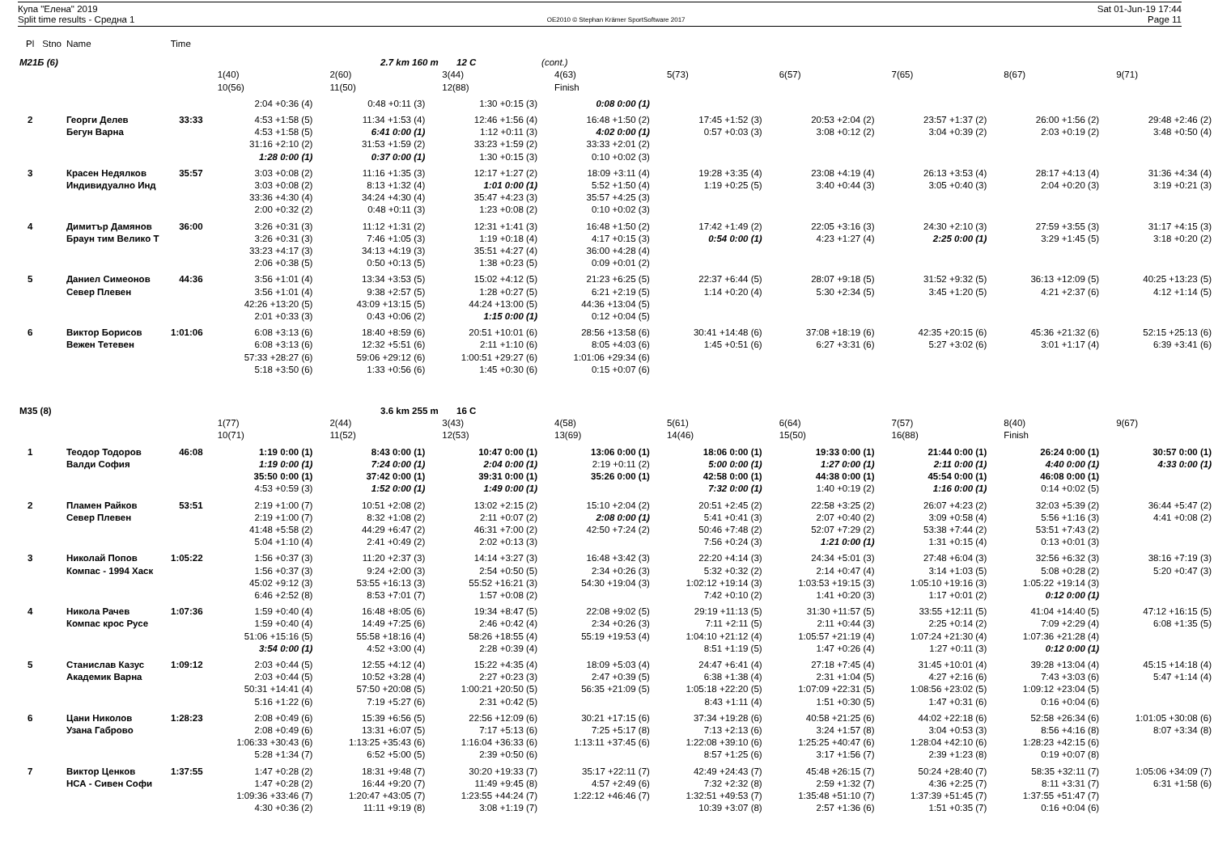Купа "Елена" 2019
Split time results - Средна 1
OE2010 © Stephan Krämer SportSoftware 2017
Sat 01-Jun-19 17:44
Page 11
| Pl | Stno | Name | Time | | | | | | | | | |
| M21Б (6) | | | | | 2.7 km 160 m 12 C | | (cont.) | | | | | |
| | | | | 1(40) | 2(60) | 3(44) | 4(63) | 5(73) | 6(57) | 7(65) | 8(67) | 9(71) |
| | | | | 10(56) | 11(50) | 12(88) | Finish | | | | | |
| | | | | 2:04 +0:36 (4) | 0:48 +0:11 (3) | 1:30 +0:15 (3) | 0:08 0:00 (1) | | | | | |
| 2 | | Георги Делев | 33:33 | 4:53 +1:58 (5) | 11:34 +1:53 (4) | 12:46 +1:56 (4) | 16:48 +1:50 (2) | 17:45 +1:52 (3) | 20:53 +2:04 (2) | 23:57 +1:37 (2) | 26:00 +1:56 (2) | 29:48 +2:46 (2) |
| | | Бегун Варна | | 4:53 +1:58 (5) | 6:41 0:00 (1) | 1:12 +0:11 (3) | 4:02 0:00 (1) | 0:57 +0:03 (3) | 3:08 +0:12 (2) | 3:04 +0:39 (2) | 2:03 +0:19 (2) | 3:48 +0:50 (4) |
| | | | | 31:16 +2:10 (2) | 31:53 +1:59 (2) | 33:23 +1:59 (2) | 33:33 +2:01 (2) | | | | | |
| | | | | 1:28 0:00 (1) | 0:37 0:00 (1) | 1:30 +0:15 (3) | 0:10 +0:02 (3) | | | | | |
| 3 | | Красен Недялков | 35:57 | 3:03 +0:08 (2) | 11:16 +1:35 (3) | 12:17 +1:27 (2) | 18:09 +3:11 (4) | 19:28 +3:35 (4) | 23:08 +4:19 (4) | 26:13 +3:53 (4) | 28:17 +4:13 (4) | 31:36 +4:34 (4) |
| | | Индивидуално Инд | | 3:03 +0:08 (2) | 8:13 +1:32 (4) | 1:01 0:00 (1) | 5:52 +1:50 (4) | 1:19 +0:25 (5) | 3:40 +0:44 (3) | 3:05 +0:40 (3) | 2:04 +0:20 (3) | 3:19 +0:21 (3) |
| | | | | 33:36 +4:30 (4) | 34:24 +4:30 (4) | 35:47 +4:23 (3) | 35:57 +4:25 (3) | | | | | |
| | | | | 2:00 +0:32 (2) | 0:48 +0:11 (3) | 1:23 +0:08 (2) | 0:10 +0:02 (3) | | | | | |
| 4 | | Димитър Дамянов | 36:00 | 3:26 +0:31 (3) | 11:12 +1:31 (2) | 12:31 +1:41 (3) | 16:48 +1:50 (2) | 17:42 +1:49 (2) | 22:05 +3:16 (3) | 24:30 +2:10 (3) | 27:59 +3:55 (3) | 31:17 +4:15 (3) |
| | | Браун тим Велико Т | | 3:26 +0:31 (3) | 7:46 +1:05 (3) | 1:19 +0:18 (4) | 4:17 +0:15 (3) | 0:54 0:00 (1) | 4:23 +1:27 (4) | 2:25 0:00 (1) | 3:29 +1:45 (5) | 3:18 +0:20 (2) |
| | | | | 33:23 +4:17 (3) | 34:13 +4:19 (3) | 35:51 +4:27 (4) | 36:00 +4:28 (4) | | | | | |
| | | | | 2:06 +0:38 (5) | 0:50 +0:13 (5) | 1:38 +0:23 (5) | 0:09 +0:01 (2) | | | | | |
| 5 | | Даниел Симеонов | 44:36 | 3:56 +1:01 (4) | 13:34 +3:53 (5) | 15:02 +4:12 (5) | 21:23 +6:25 (5) | 22:37 +6:44 (5) | 28:07 +9:18 (5) | 31:52 +9:32 (5) | 36:13 +12:09 (5) | 40:25 +13:23 (5) |
| | | Север Плевен | | 3:56 +1:01 (4) | 9:38 +2:57 (5) | 1:28 +0:27 (5) | 6:21 +2:19 (5) | 1:14 +0:20 (4) | 5:30 +2:34 (5) | 3:45 +1:20 (5) | 4:21 +2:37 (6) | 4:12 +1:14 (5) |
| | | | | 42:26 +13:20 (5) | 43:09 +13:15 (5) | 44:24 +13:00 (5) | 44:36 +13:04 (5) | | | | | |
| | | | | 2:01 +0:33 (3) | 0:43 +0:06 (2) | 1:15 0:00 (1) | 0:12 +0:04 (5) | | | | | |
| 6 | | Виктор Борисов | 1:01:06 | 6:08 +3:13 (6) | 18:40 +8:59 (6) | 20:51 +10:01 (6) | 28:56 +13:58 (6) | 30:41 +14:48 (6) | 37:08 +18:19 (6) | 42:35 +20:15 (6) | 45:36 +21:32 (6) | 52:15 +25:13 (6) |
| | | Вежен Тетевен | | 6:08 +3:13 (6) | 12:32 +5:51 (6) | 2:11 +1:10 (6) | 8:05 +4:03 (6) | 1:45 +0:51 (6) | 6:27 +3:31 (6) | 5:27 +3:02 (6) | 3:01 +1:17 (4) | 6:39 +3:41 (6) |
| | | | | 57:33 +28:27 (6) | 59:06 +29:12 (6) | 1:00:51 +29:27 (6) | 1:01:06 +29:34 (6) | | | | | |
| | | | | 5:18 +3:50 (6) | 1:33 +0:56 (6) | 1:45 +0:30 (6) | 0:15 +0:07 (6) | | | | | |
| M35 (8) | | | | | 3.6 km 255 m 16 C | | | | | | | |
| | | | | 1(77) | 2(44) | 3(43) | 4(58) | 5(61) | 6(64) | 7(57) | 8(40) | 9(67) |
| | | | | 10(71) | 11(52) | 12(53) | 13(69) | 14(46) | 15(50) | 16(88) | Finish | |
| 1 | | Теодор Тодоров | 46:08 | 1:19 0:00 (1) | 8:43 0:00 (1) | 10:47 0:00 (1) | 13:06 0:00 (1) | 18:06 0:00 (1) | 19:33 0:00 (1) | 21:44 0:00 (1) | 26:24 0:00 (1) | 30:57 0:00 (1) |
| | | Валди София | | 1:19 0:00 (1) | 7:24 0:00 (1) | 2:04 0:00 (1) | 2:19 +0:11 (2) | 5:00 0:00 (1) | 1:27 0:00 (1) | 2:11 0:00 (1) | 4:40 0:00 (1) | 4:33 0:00 (1) |
| | | | | 35:50 0:00 (1) | 37:42 0:00 (1) | 39:31 0:00 (1) | 35:26 0:00 (1) | 42:58 0:00 (1) | 44:38 0:00 (1) | 45:54 0:00 (1) | 46:08 0:00 (1) | |
| | | | | 4:53 +0:59 (3) | 1:52 0:00 (1) | 1:49 0:00 (1) | | 7:32 0:00 (1) | 1:40 +0:19 (2) | 1:16 0:00 (1) | 0:14 +0:02 (5) | |
| 2 | | Пламен Райков | 53:51 | 2:19 +1:00 (7) | 10:51 +2:08 (2) | 13:02 +2:15 (2) | 15:10 +2:04 (2) | 20:51 +2:45 (2) | 22:58 +3:25 (2) | 26:07 +4:23 (2) | 32:03 +5:39 (2) | 36:44 +5:47 (2) |
| | | Север Плевен | | 2:19 +1:00 (7) | 8:32 +1:08 (2) | 2:11 +0:07 (2) | 2:08 0:00 (1) | 5:41 +0:41 (3) | 2:07 +0:40 (2) | 3:09 +0:58 (4) | 5:56 +1:16 (3) | 4:41 +0:08 (2) |
| | | | | 41:48 +5:58 (2) | 44:29 +6:47 (2) | 46:31 +7:00 (2) | 42:50 +7:24 (2) | 50:46 +7:48 (2) | 52:07 +7:29 (2) | 53:38 +7:44 (2) | 53:51 +7:43 (2) | |
| | | | | 5:04 +1:10 (4) | 2:41 +0:49 (2) | 2:02 +0:13 (3) | | 7:56 +0:24 (3) | 1:21 0:00 (1) | 1:31 +0:15 (4) | 0:13 +0:01 (3) | |
| 3 | | Николай Попов | 1:05:22 | 1:56 +0:37 (3) | 11:20 +2:37 (3) | 14:14 +3:27 (3) | 16:48 +3:42 (3) | 22:20 +4:14 (3) | 24:34 +5:01 (3) | 27:48 +6:04 (3) | 32:56 +6:32 (3) | 38:16 +7:19 (3) |
| | | Компас - 1994 Хаск | | 1:56 +0:37 (3) | 9:24 +2:00 (3) | 2:54 +0:50 (5) | 2:34 +0:26 (3) | 5:32 +0:32 (2) | 2:14 +0:47 (4) | 3:14 +1:03 (5) | 5:08 +0:28 (2) | 5:20 +0:47 (3) |
| | | | | 45:02 +9:12 (3) | 53:55 +16:13 (3) | 55:52 +16:21 (3) | 54:30 +19:04 (3) | 1:02:12 +19:14 (3) | 1:03:53 +19:15 (3) | 1:05:10 +19:16 (3) | 1:05:22 +19:14 (3) | |
| | | | | 6:46 +2:52 (8) | 8:53 +7:01 (7) | 1:57 +0:08 (2) | | 7:42 +0:10 (2) | 1:41 +0:20 (3) | 1:17 +0:01 (2) | 0:12 0:00 (1) | |
| 4 | | Никола Рачев | 1:07:36 | 1:59 +0:40 (4) | 16:48 +8:05 (6) | 19:34 +8:47 (5) | 22:08 +9:02 (5) | 29:19 +11:13 (5) | 31:30 +11:57 (5) | 33:55 +12:11 (5) | 41:04 +14:40 (5) | 47:12 +16:15 (5) |
| | | Компас крос Русе | | 1:59 +0:40 (4) | 14:49 +7:25 (6) | 2:46 +0:42 (4) | 2:34 +0:26 (3) | 7:11 +2:11 (5) | 2:11 +0:44 (3) | 2:25 +0:14 (2) | 7:09 +2:29 (4) | 6:08 +1:35 (5) |
| | | | | 51:06 +15:16 (5) | 55:58 +18:16 (4) | 58:26 +18:55 (4) | 55:19 +19:53 (4) | 1:04:10 +21:12 (4) | 1:05:57 +21:19 (4) | 1:07:24 +21:30 (4) | 1:07:36 +21:28 (4) | |
| | | | | 3:54 0:00 (1) | 4:52 +3:00 (4) | 2:28 +0:39 (4) | | 8:51 +1:19 (5) | 1:47 +0:26 (4) | 1:27 +0:11 (3) | 0:12 0:00 (1) | |
| 5 | | Станислав Казус | 1:09:12 | 2:03 +0:44 (5) | 12:55 +4:12 (4) | 15:22 +4:35 (4) | 18:09 +5:03 (4) | 24:47 +6:41 (4) | 27:18 +7:45 (4) | 31:45 +10:01 (4) | 39:28 +13:04 (4) | 45:15 +14:18 (4) |
| | | Академик Варна | | 2:03 +0:44 (5) | 10:52 +3:28 (4) | 2:27 +0:23 (3) | 2:47 +0:39 (5) | 6:38 +1:38 (4) | 2:31 +1:04 (5) | 4:27 +2:16 (6) | 7:43 +3:03 (6) | 5:47 +1:14 (4) |
| | | | | 50:31 +14:41 (4) | 57:50 +20:08 (5) | 1:00:21 +20:50 (5) | 56:35 +21:09 (5) | 1:05:18 +22:20 (5) | 1:07:09 +22:31 (5) | 1:08:56 +23:02 (5) | 1:09:12 +23:04 (5) | |
| | | | | 5:16 +1:22 (6) | 7:19 +5:27 (6) | 2:31 +0:42 (5) | | 8:43 +1:11 (4) | 1:51 +0:30 (5) | 1:47 +0:31 (6) | 0:16 +0:04 (6) | |
| 6 | | Цани Николов | 1:28:23 | 2:08 +0:49 (6) | 15:39 +6:56 (5) | 22:56 +12:09 (6) | 30:21 +17:15 (6) | 37:34 +19:28 (6) | 40:58 +21:25 (6) | 44:02 +22:18 (6) | 52:58 +26:34 (6) | 1:01:05 +30:08 (6) |
| | | Узана Габрово | | 2:08 +0:49 (6) | 13:31 +6:07 (5) | 7:17 +5:13 (6) | 7:25 +5:17 (8) | 7:13 +2:13 (6) | 3:24 +1:57 (8) | 3:04 +0:53 (3) | 8:56 +4:16 (8) | 8:07 +3:34 (8) |
| | | | | 1:06:33 +30:43 (6) | 1:13:25 +35:43 (6) | 1:16:04 +36:33 (6) | 1:13:11 +37:45 (6) | 1:22:08 +39:10 (6) | 1:25:25 +40:47 (6) | 1:28:04 +42:10 (6) | 1:28:23 +42:15 (6) | |
| | | | | 5:28 +1:34 (7) | 6:52 +5:00 (5) | 2:39 +0:50 (6) | | 8:57 +1:25 (6) | 3:17 +1:56 (7) | 2:39 +1:23 (8) | 0:19 +0:07 (8) | |
| 7 | | Виктор Ценков | 1:37:55 | 1:47 +0:28 (2) | 18:31 +9:48 (7) | 30:20 +19:33 (7) | 35:17 +22:11 (7) | 42:49 +24:43 (7) | 45:48 +26:15 (7) | 50:24 +28:40 (7) | 58:35 +32:11 (7) | 1:05:06 +34:09 (7) |
| | | НСА - Сивен Софи | | 1:47 +0:28 (2) | 16:44 +9:20 (7) | 11:49 +9:45 (8) | 4:57 +2:49 (6) | 7:32 +2:32 (8) | 2:59 +1:32 (7) | 4:36 +2:25 (7) | 8:11 +3:31 (7) | 6:31 +1:58 (6) |
| | | | | 1:09:36 +33:46 (7) | 1:20:47 +43:05 (7) | 1:23:55 +44:24 (7) | 1:22:12 +46:46 (7) | 1:32:51 +49:53 (7) | 1:35:48 +51:10 (7) | 1:37:39 +51:45 (7) | 1:37:55 +51:47 (7) | |
| | | | | 4:30 +0:36 (2) | 11:11 +9:19 (8) | 3:08 +1:19 (7) | | 10:39 +3:07 (8) | 2:57 +1:36 (6) | 1:51 +0:35 (7) | 0:16 +0:04 (6) | |